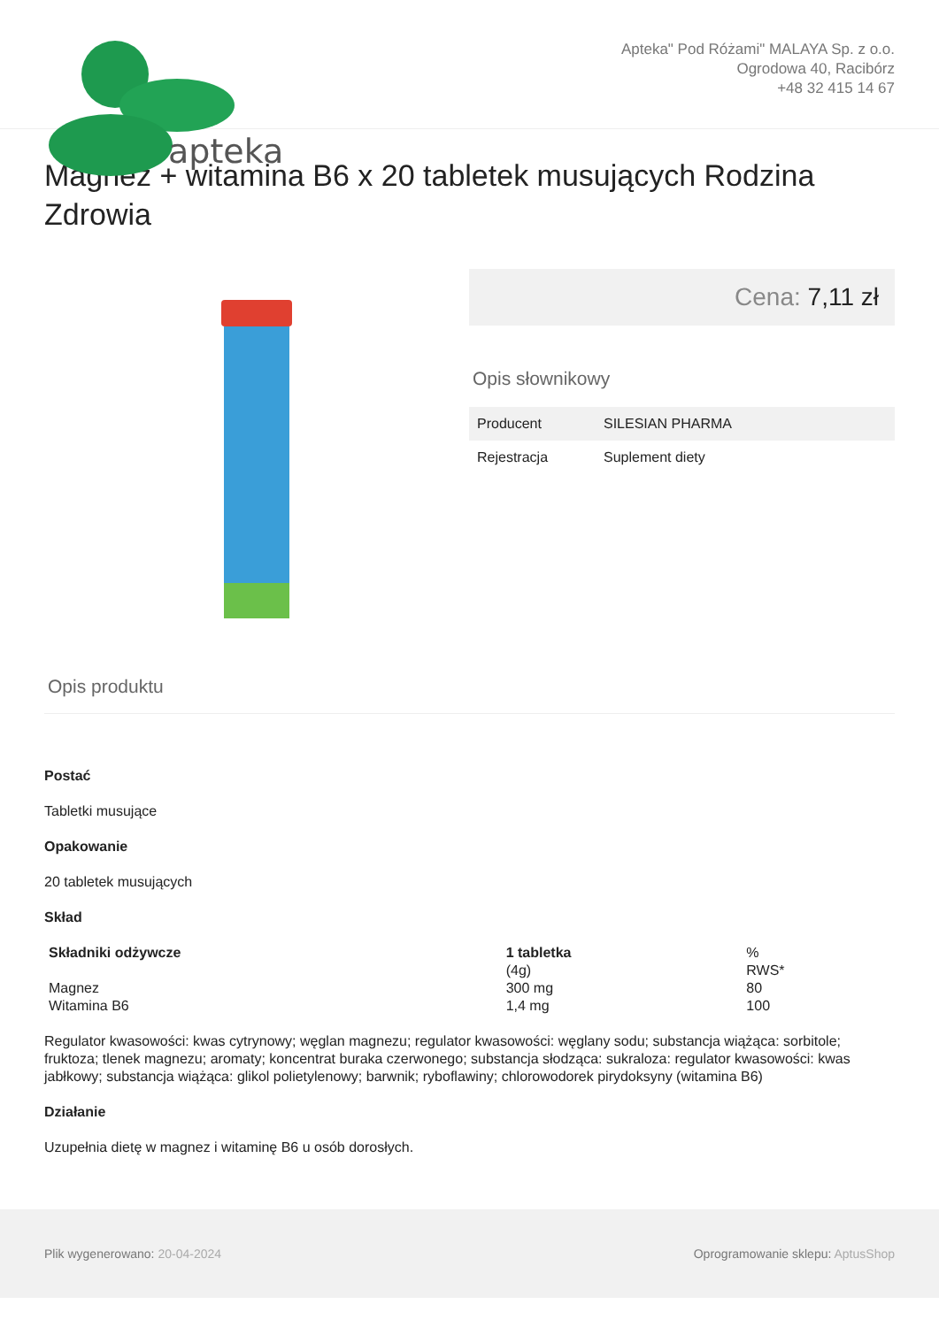apteka
Apteka" Pod Różami" MALAYA Sp. z o.o.
Ogrodowa 40, Racibórz
+48 32 415 14 67
Magnez + witamina B6 x 20 tabletek musujących Rodzina Zdrowia
Cena: 7,11 zł
Opis słownikowy
| Producent | SILESIAN PHARMA |
| Rejestracja | Suplement diety |
Opis produktu
Postać
Tabletki musujące
Opakowanie
20 tabletek musujących
Skład
| Składniki odżywcze | 1 tabletka (4g) | % RWS* |
| Magnez | 300 mg | 80 |
| Witamina B6 | 1,4 mg | 100 |
Regulator kwasowości: kwas cytrynowy; węglan magnezu; regulator kwasowości: węglany sodu; substancja wiążąca: sorbitole; fruktoza; tlenek magnezu; aromaty; koncentrat buraka czerwonego; substancja słodząca: sukraloza: regulator kwasowości: kwas jabłkowy; substancja wiążąca: glikol polietylenowy; barwnik; ryboflawiny; chlorowodorek pirydoksyny (witamina B6)
Działanie
Uzupełnia dietę w magnez i witaminę B6 u osób dorosłych.
Plik wygenerowano: 20-04-2024
Oprogramowanie sklepu: AptusShop